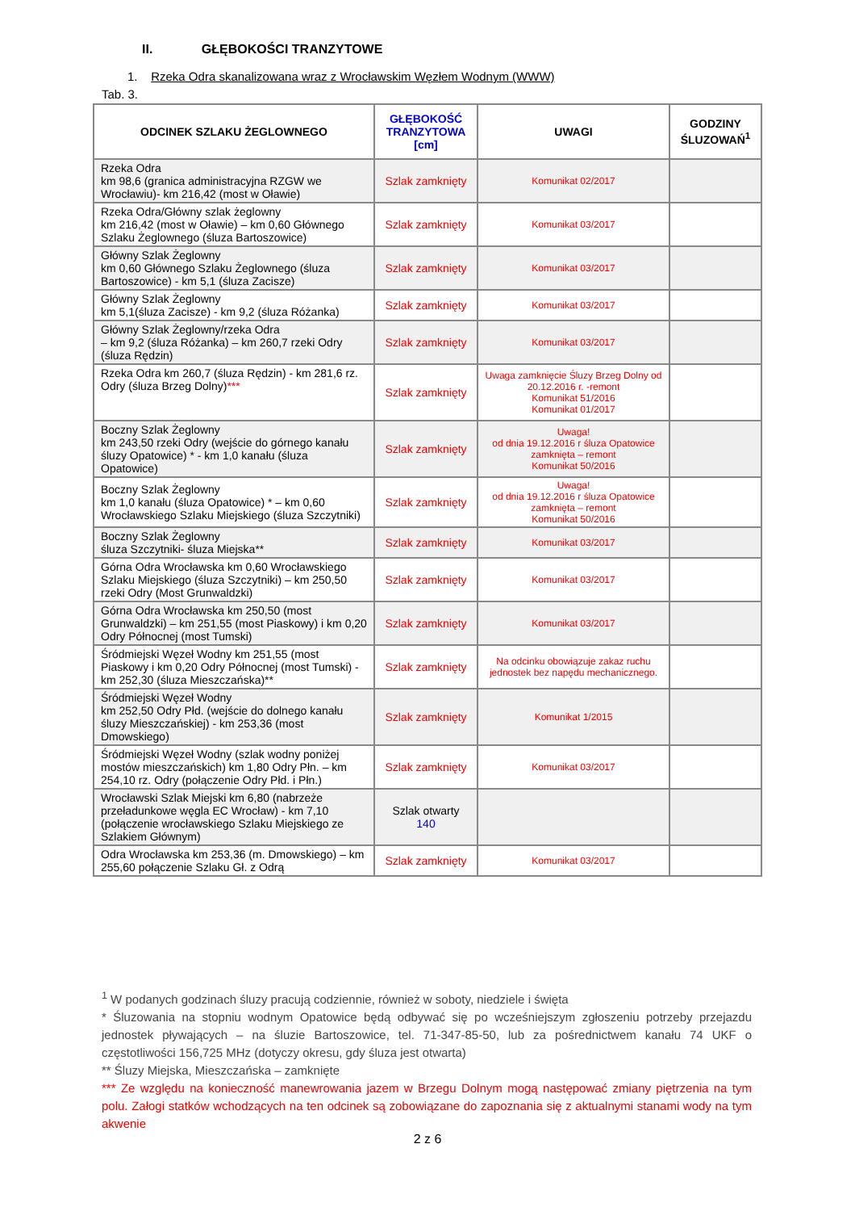II. GŁĘBOKOŚCI TRANZYTOWE
1. Rzeka Odra skanalizowana wraz z Wrocławskim Węzłem Wodnym (WWW)
Tab. 3.
| ODCINEK SZLAKU ŻEGLOWNEGO | GŁĘBOKOŚĆ TRANZYTOWA [cm] | UWAGI | GODZINY ŚLUZOWAŃ<sup>1</sup> |
| --- | --- | --- | --- |
| Rzeka Odra km 98,6 (granica administracyjna RZGW we Wrocławiu)- km 216,42 (most w Oławie) | Szlak zamknięty | Komunikat 02/2017 | |
| Rzeka Odra/Główny szlak żeglowny km 216,42 (most w Oławie) – km 0,60 Głównego Szlaku Żeglownego (śluza Bartoszowice) | Szlak zamknięty | Komunikat 03/2017 | |
| Główny Szlak Żeglowny km 0,60 Głównego Szlaku Żeglownego (śluza Bartoszowice) - km 5,1 (śluza Zacisze) | Szlak zamknięty | Komunikat 03/2017 | |
| Główny Szlak Żeglowny km 5,1(śluza Zacisze) - km 9,2 (śluza Różanka) | Szlak zamknięty | Komunikat 03/2017 | |
| Główny Szlak Żeglowny/rzeka Odra – km 9,2 (śluza Różanka) – km 260,7 rzeki Odry (śluza Rędzin) | Szlak zamknięty | Komunikat 03/2017 | |
| Rzeka Odra km 260,7 (śluza Rędzin) - km 281,6 rz. Odry (śluza Brzeg Dolny) *** | Szlak zamknięty | Uwaga zamknięcie Śluzy Brzeg Dolny od 20.12.2016 r. -remont Komunikat 51/2016 Komunikat 01/2017 | |
| Boczny Szlak Żeglowny km 243,50 rzeki Odry (wejście do górnego kanału śluzy Opatowice) * - km 1,0 kanału (śluza Opatowice) | Szlak zamknięty | Uwaga! od dnia 19.12.2016 r śluza Opatowice zamknięta – remont Komunikat 50/2016 | |
| Boczny Szlak Żeglowny km 1,0 kanału (śluza Opatowice) * – km 0,60 Wrocławskiego Szlaku Miejskiego (śluza Szczytniki) | Szlak zamknięty | Uwaga! od dnia 19.12.2016 r śluza Opatowice zamknięta – remont Komunikat 50/2016 | |
| Boczny Szlak Żeglowny śluza Szczytniki- śluza Miejska** | Szlak zamknięty | Komunikat 03/2017 | |
| Górna Odra Wrocławska km 0,60 Wrocławskiego Szlaku Miejskiego (śluza Szczytniki) – km 250,50 rzeki Odry (Most Grunwaldzki) | Szlak zamknięty | Komunikat 03/2017 | |
| Górna Odra Wrocławska km 250,50 (most Grunwaldzki) – km 251,55 (most Piaskowy) i km 0,20 Odry Północnej (most Tumski) | Szlak zamknięty | Komunikat 03/2017 | |
| Śródmiejski Węzeł Wodny km 251,55 (most Piaskowy i km 0,20 Odry Północnej (most Tumski) - km 252,30 (śluza Mieszczańska)** | Szlak zamknięty | Na odcinku obowiązuje zakaz ruchu jednostek bez napędu mechanicznego. | |
| Śródmiejski Węzeł Wodny km 252,50 Odry Płd. (wejście do dolnego kanału śluzy Mieszczańskiej) - km 253,36 (most Dmowskiego) | Szlak zamknięty | Komunikat 1/2015 | |
| Śródmiejski Węzeł Wodny (szlak wodny poniżej mostów mieszczańskich) km 1,80 Odry Płn. – km 254,10 rz. Odry (połączenie Odry Płd. i Płn.) | Szlak zamknięty | Komunikat 03/2017 | |
| Wrocławski Szlak Miejski km 6,80 (nabrzeże przeładunkowe węgla EC Wrocław) - km 7,10 (połączenie wrocławskiego Szlaku Miejskiego ze Szlakiem Głównym) | Szlak otwarty 140 | | |
| Odra Wrocławska km 253,36 (m. Dmowskiego) – km 255,60 połączenie Szlaku Gł. z Odrą | Szlak zamknięty | Komunikat 03/2017 | |
<sup>1</sup> W podanych godzinach śluzy pracują codziennie, również w soboty, niedziele i święta
* Śluzowania na stopniu wodnym Opatowice będą odbywać się po wcześniejszym zgłoszeniu potrzeby przejazdu jednostek pływających – na śluzie Bartoszowice, tel. 71-347-85-50, lub za pośrednictwem kanału 74 UKF o częstotliwości 156,725 MHz (dotyczy okresu, gdy śluza jest otwarta)
** Śluzy Miejska, Mieszczańska – zamknięte
*** Ze względu na konieczność manewrowania jazem w Brzegu Dolnym mogą następować zmiany piętrzenia na tym polu. Załogi statków wchodzących na ten odcinek są zobowiązane do zapoznania się z aktualnymi stanami wody na tym akwenie
2 z 6